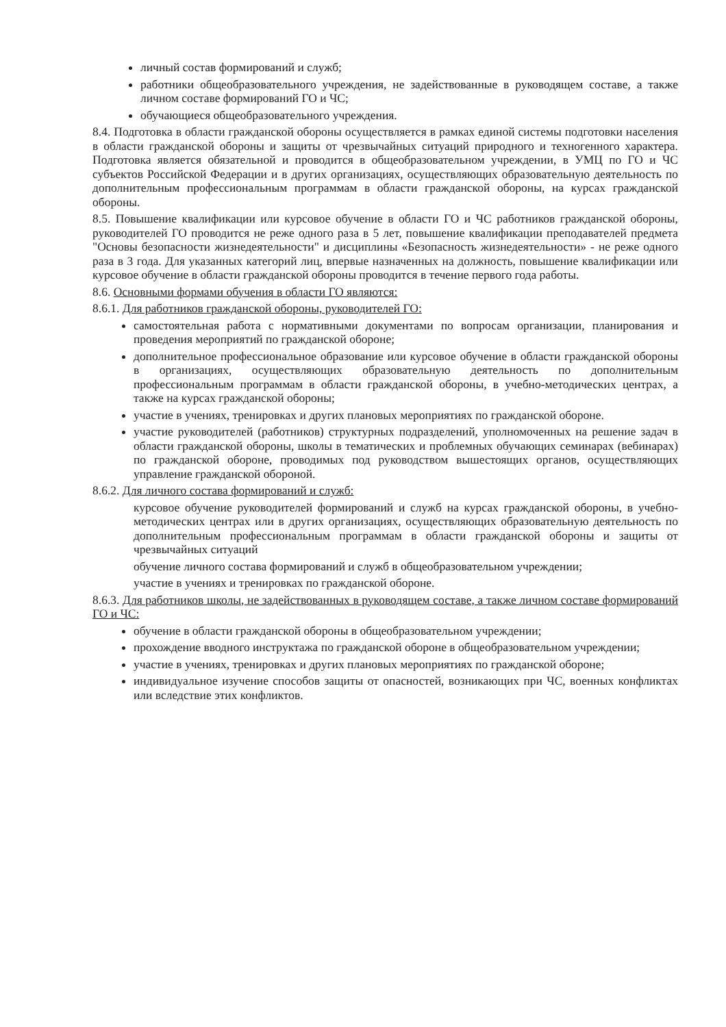личный состав формирований и служб;
работники общеобразовательного учреждения, не задействованные в руководящем составе, а также личном составе формирований ГО и ЧС;
обучающиеся общеобразовательного учреждения.
8.4. Подготовка в области гражданской обороны осуществляется в рамках единой системы подготовки населения в области гражданской обороны и защиты от чрезвычайных ситуаций природного и техногенного характера. Подготовка является обязательной и проводится в общеобразовательном учреждении, в УМЦ по ГО и ЧС субъектов Российской Федерации и в других организациях, осуществляющих образовательную деятельность по дополнительным профессиональным программам в области гражданской обороны, на курсах гражданской обороны.
8.5. Повышение квалификации или курсовое обучение в области ГО и ЧС работников гражданской обороны, руководителей ГО проводится не реже одного раза в 5 лет, повышение квалификации преподавателей предмета "Основы безопасности жизнедеятельности" и дисциплины «Безопасность жизнедеятельности» - не реже одного раза в 3 года. Для указанных категорий лиц, впервые назначенных на должность, повышение квалификации или курсовое обучение в области гражданской обороны проводится в течение первого года работы.
8.6. Основными формами обучения в области ГО являются:
8.6.1. Для работников гражданской обороны, руководителей ГО:
самостоятельная работа с нормативными документами по вопросам организации, планирования и проведения мероприятий по гражданской обороне;
дополнительное профессиональное образование или курсовое обучение в области гражданской обороны в организациях, осуществляющих образовательную деятельность по дополнительным профессиональным программам в области гражданской обороны, в учебно-методических центрах, а также на курсах гражданской обороны;
участие в учениях, тренировках и других плановых мероприятиях по гражданской обороне.
участие руководителей (работников) структурных подразделений, уполномоченных на решение задач в области гражданской обороны, школы в тематических и проблемных обучающих семинарах (вебинарах) по гражданской обороне, проводимых под руководством вышестоящих органов, осуществляющих управление гражданской обороной.
8.6.2. Для личного состава формирований и служб:
курсовое обучение руководителей формирований и служб на курсах гражданской обороны, в учебно-методических центрах или в других организациях, осуществляющих образовательную деятельность по дополнительным профессиональным программам в области гражданской обороны и защиты от чрезвычайных ситуаций
обучение личного состава формирований и служб в общеобразовательном учреждении;
участие в учениях и тренировках по гражданской обороне.
8.6.3. Для работников школы, не задействованных в руководящем составе, а также личном составе формирований ГО и ЧС:
обучение в области гражданской обороны в общеобразовательном учреждении;
прохождение вводного инструктажа по гражданской обороне в общеобразовательном учреждении;
участие в учениях, тренировках и других плановых мероприятиях по гражданской обороне;
индивидуальное изучение способов защиты от опасностей, возникающих при ЧС, военных конфликтах или вследствие этих конфликтов.